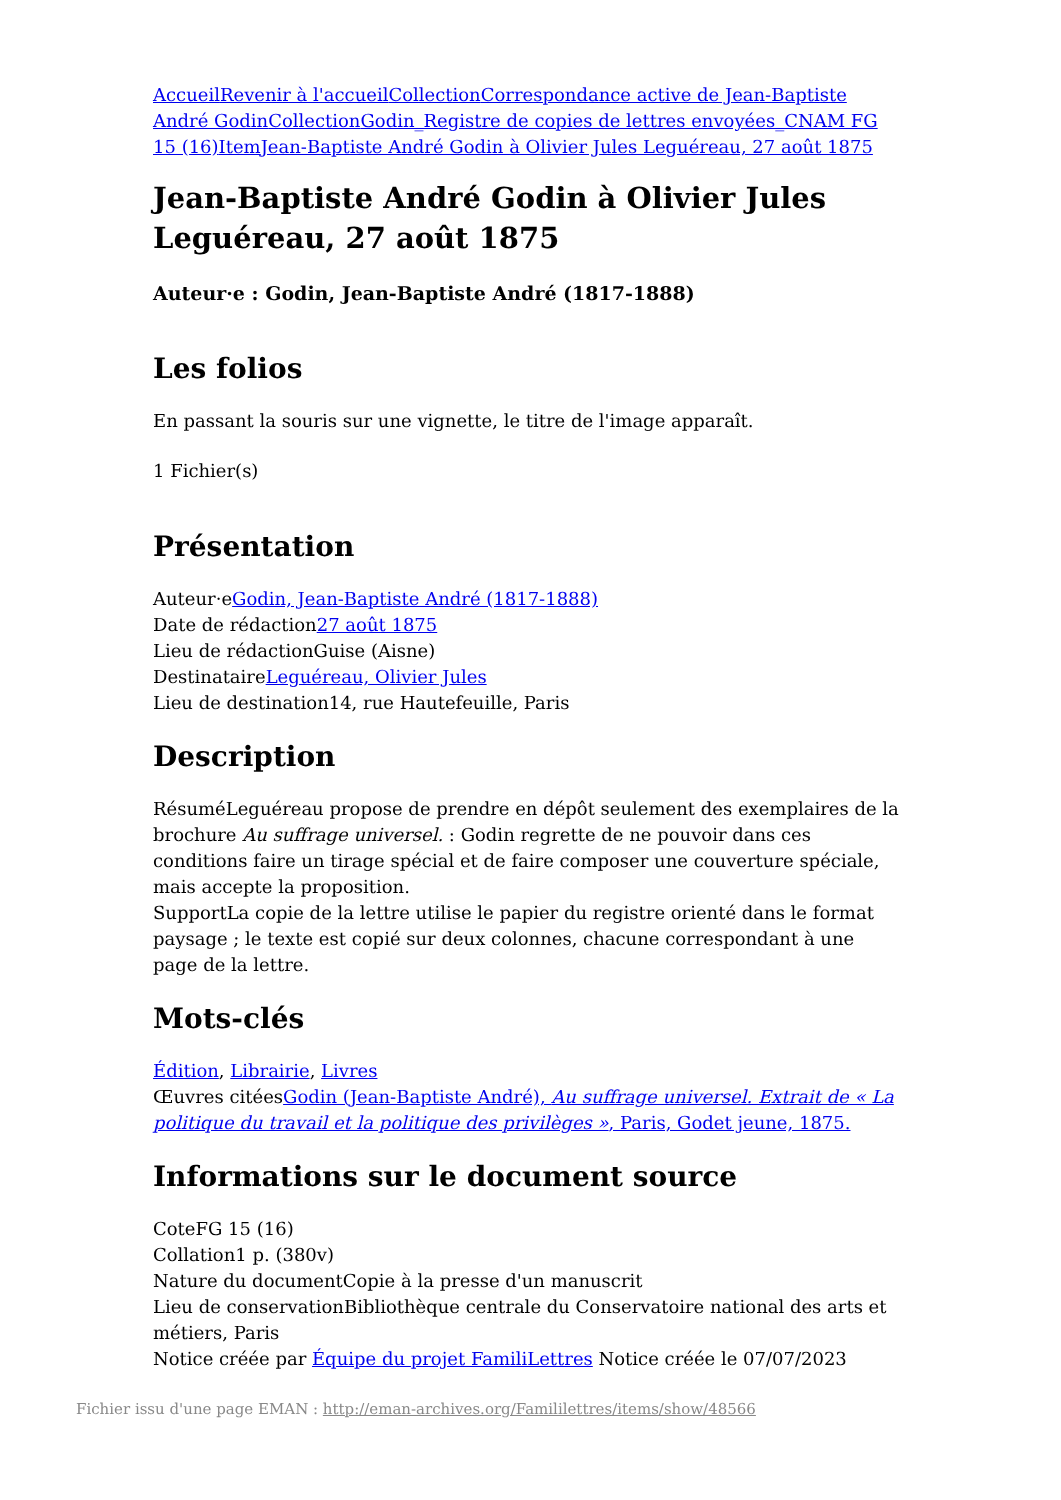Accueil Revenir à l'accueil Collection Correspondance active de Jean-Baptiste André Godin Collection Godin_Registre de copies de lettres envoyées_CNAM FG 15 (16) Item Jean-Baptiste André Godin à Olivier Jules Leguéreau, 27 août 1875
Jean-Baptiste André Godin à Olivier Jules Leguéreau, 27 août 1875
Auteur·e : Godin, Jean-Baptiste André (1817-1888)
Les folios
En passant la souris sur une vignette, le titre de l'image apparaît.
1 Fichier(s)
Présentation
Auteur·eGodin, Jean-Baptiste André (1817-1888)
Date de rédaction27 août 1875
Lieu de rédactionGuise (Aisne)
DestinataireLeguéreau, Olivier Jules
Lieu de destination14, rue Hautefeuille, Paris
Description
RésuméLeguéreau propose de prendre en dépôt seulement des exemplaires de la brochure Au suffrage universel. : Godin regrette de ne pouvoir dans ces conditions faire un tirage spécial et de faire composer une couverture spéciale, mais accepte la proposition.
SupportLa copie de la lettre utilise le papier du registre orienté dans le format paysage ; le texte est copié sur deux colonnes, chacune correspondant à une page de la lettre.
Mots-clés
Édition, Librairie, Livres
Œuvres citéesGodin (Jean-Baptiste André), Au suffrage universel. Extrait de « La politique du travail et la politique des privilèges », Paris, Godet jeune, 1875.
Informations sur le document source
CoteFG 15 (16)
Collation1 p. (380v)
Nature du documentCopie à la presse d'un manuscrit
Lieu de conservationBibliothèque centrale du Conservatoire national des arts et métiers, Paris
Notice créée par Équipe du projet FamiliLettres Notice créée le 07/07/2023
Fichier issu d'une page EMAN : http://eman-archives.org/Famililettres/items/show/48566